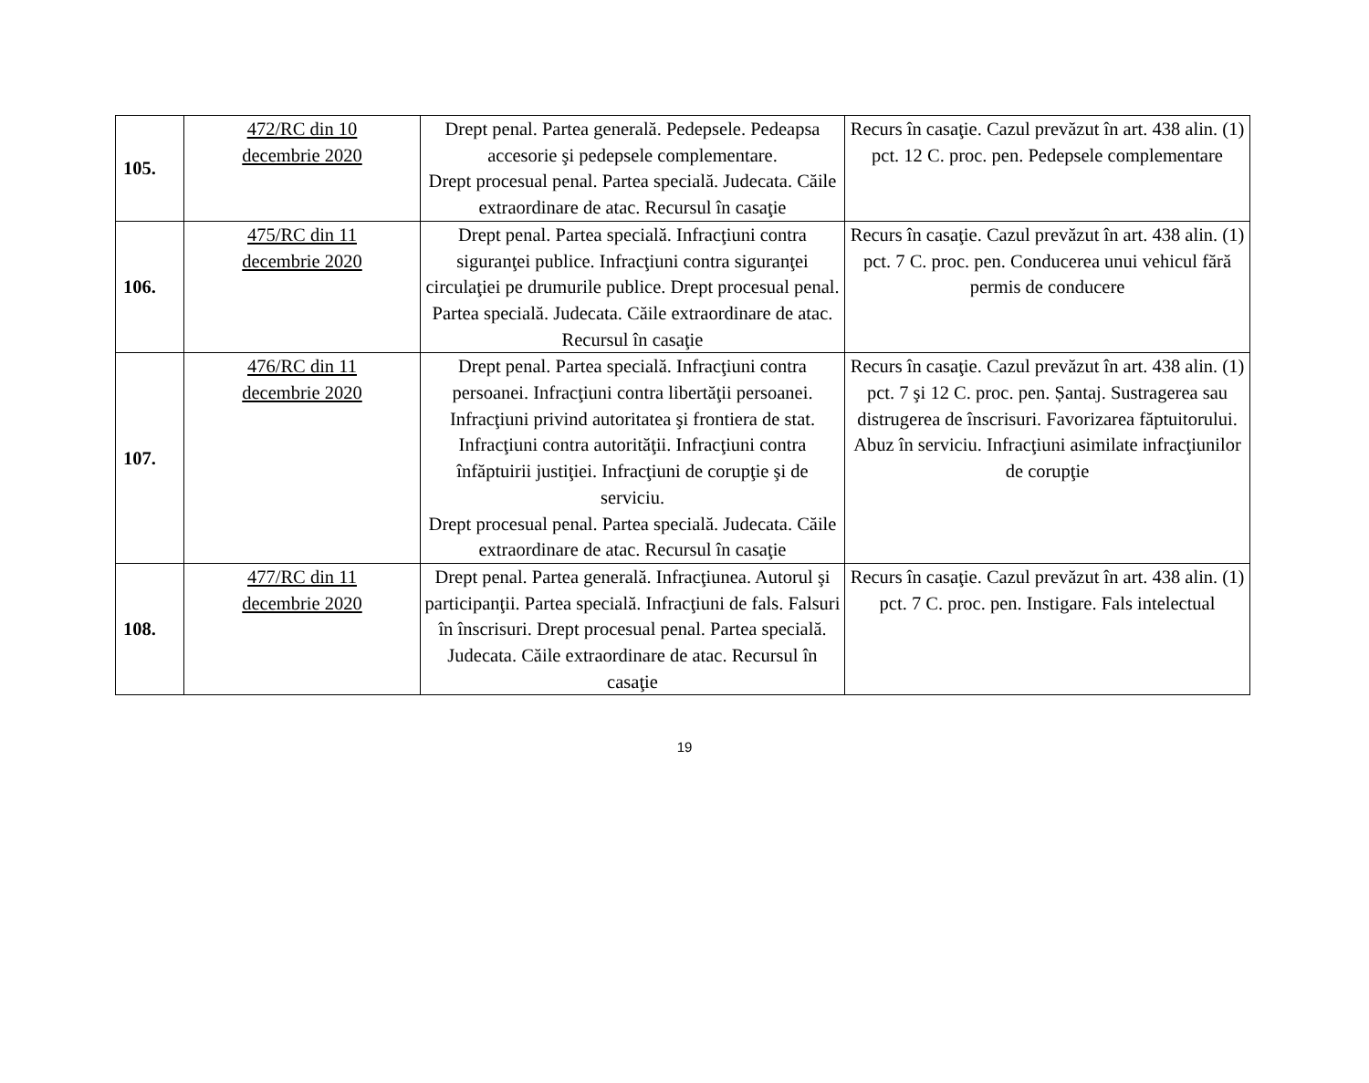| 105. | 472/RC din 10 decembrie 2020 | Drept penal. Partea generală. Pedepsele. Pedeapsa accesorie şi pedepsele complementare. Drept procesual penal. Partea specială. Judecata. Căile extraordinare de atac. Recursul în casaţie | Recurs în casaţie. Cazul prevăzut în art. 438 alin. (1) pct. 12 C. proc. pen. Pedepsele complementare |
| 106. | 475/RC din 11 decembrie 2020 | Drept penal. Partea specială. Infracţiuni contra siguranţei publice. Infracţiuni contra siguranţei circulaţiei pe drumurile publice. Drept procesual penal. Partea specială. Judecata. Căile extraordinare de atac. Recursul în casaţie | Recurs în casaţie. Cazul prevăzut în art. 438 alin. (1) pct. 7 C. proc. pen. Conducerea unui vehicul fără permis de conducere |
| 107. | 476/RC din 11 decembrie 2020 | Drept penal. Partea specială. Infracţiuni contra persoanei. Infracţiuni contra libertăţii persoanei. Infracţiuni privind autoritatea şi frontiera de stat. Infracţiuni contra autorităţii. Infracţiuni contra înfăptuirii justiţiei. Infracţiuni de corupţie şi de serviciu. Drept procesual penal. Partea specială. Judecata. Căile extraordinare de atac. Recursul în casaţie | Recurs în casaţie. Cazul prevăzut în art. 438 alin. (1) pct. 7 şi 12 C. proc. pen. Șantaj. Sustragerea sau distrugerea de înscrisuri. Favorizarea făptuitorului. Abuz în serviciu. Infracţiuni asimilate infracţiunilor de corupţie |
| 108. | 477/RC din 11 decembrie 2020 | Drept penal. Partea generală. Infracţiunea. Autorul şi participanţii. Partea specială. Infracţiuni de fals. Falsuri în înscrisuri. Drept procesual penal. Partea specială. Judecata. Căile extraordinare de atac. Recursul în casaţie | Recurs în casaţie. Cazul prevăzut în art. 438 alin. (1) pct. 7 C. proc. pen. Instigare. Fals intelectual |
19